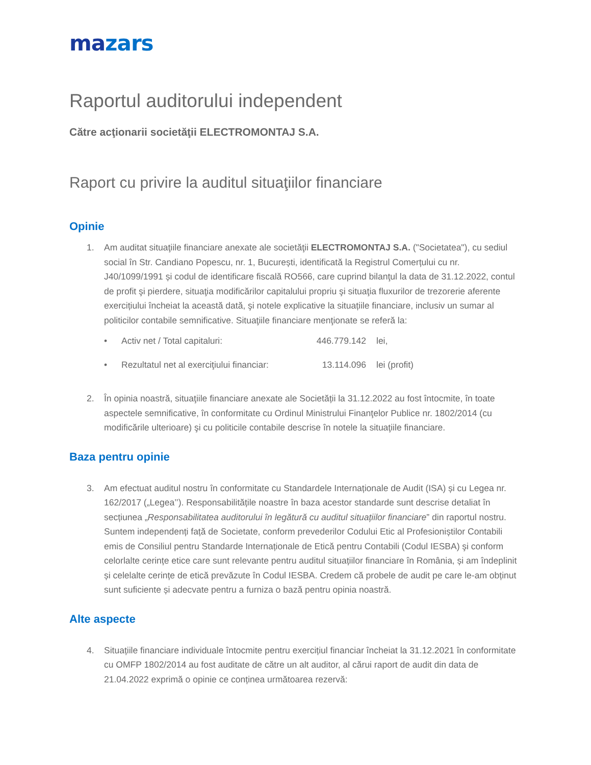mazars
Raportul auditorului independent
Către acţionarii societăţii ELECTROMONTAJ S.A.
Raport cu privire la auditul situaţiilor financiare
Opinie
1. Am auditat situaţiile financiare anexate ale societăţii ELECTROMONTAJ S.A. ("Societatea"), cu sediul social în Str. Candiano Popescu, nr. 1, București, identificată la Registrul Comerțului cu nr. J40/1099/1991 și codul de identificare fiscală RO566, care cuprind bilanţul la data de 31.12.2022, contul de profit şi pierdere, situaţia modificărilor capitalului propriu şi situaţia fluxurilor de trezorerie aferente exercițiului încheiat la această dată, şi notele explicative la situațiile financiare, inclusiv un sumar al politicilor contabile semnificative. Situaţiile financiare menţionate se referă la:
• Activ net / Total capitaluri: 446.779.142 lei,
• Rezultatul net al exerciţiului financiar: 13.114.096 lei (profit)
2. În opinia noastră, situaţiile financiare anexate ale Societății la 31.12.2022 au fost întocmite, în toate aspectele semnificative, în conformitate cu Ordinul Ministrului Finanţelor Publice nr. 1802/2014 (cu modificările ulterioare) şi cu politicile contabile descrise în notele la situaţiile financiare.
Baza pentru opinie
3. Am efectuat auditul nostru în conformitate cu Standardele Internaționale de Audit (ISA) și cu Legea nr. 162/2017 („Legea’’). Responsabilitățile noastre în baza acestor standarde sunt descrise detaliat în secțiunea „Responsabilitatea auditorului în legătură cu auditul situațiilor financiare” din raportul nostru. Suntem independenți față de Societate, conform prevederilor Codului Etic al Profesioniștilor Contabili emis de Consiliul pentru Standarde Internaționale de Etică pentru Contabili (Codul IESBA) şi conform celorlalte cerințe etice care sunt relevante pentru auditul situațiilor financiare în România, și am îndeplinit și celelalte cerințe de etică prevăzute în Codul IESBA. Credem că probele de audit pe care le-am obținut sunt suficiente și adecvate pentru a furniza o bază pentru opinia noastră.
Alte aspecte
4. Situațiile financiare individuale întocmite pentru exercițiul financiar încheiat la 31.12.2021 în conformitate cu OMFP 1802/2014 au fost auditate de către un alt auditor, al cărui raport de audit din data de 21.04.2022 exprimă o opinie ce conținea următoarea rezervă: